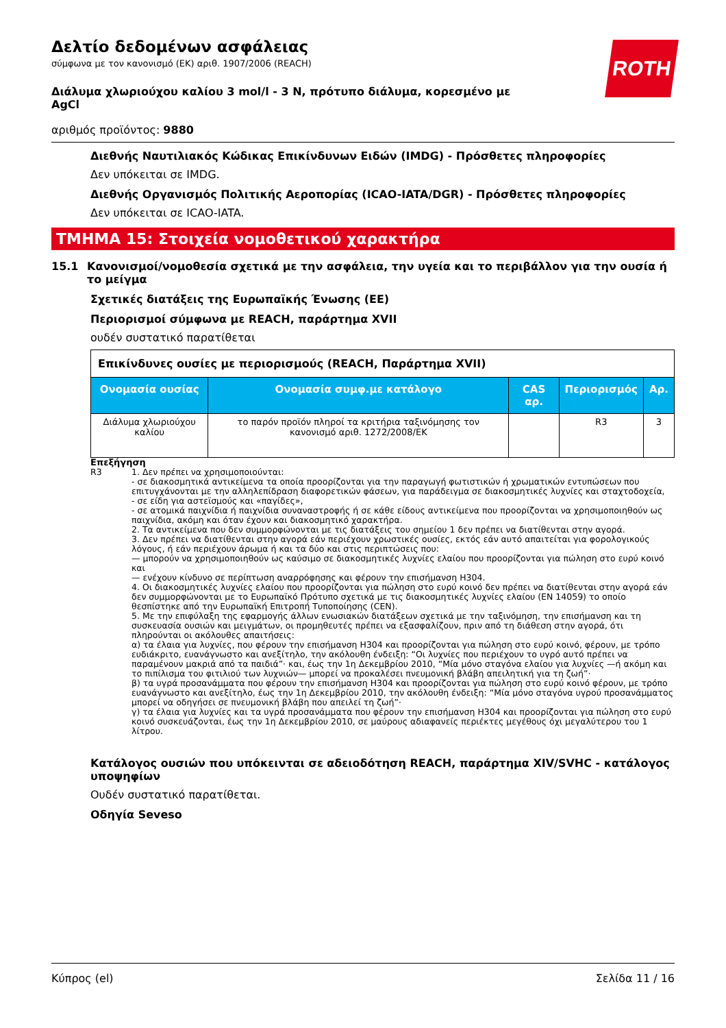Δελτίο δεδομένων ασφάλειας
σύμφωνα με τον κανονισμό (ΕΚ) αριθ. 1907/2006 (REACH)
ROTH
Διάλυμα χλωριούχου καλίου 3 mol/l - 3 N, πρότυπο διάλυμα, κορεσμένο με AgCl
αριθμός προϊόντος: 9880
Διεθνής Ναυτιλιακός Κώδικας Επικίνδυνων Ειδών (IMDG) - Πρόσθετες πληροφορίες
Δεν υπόκειται σε IMDG.
Διεθνής Οργανισμός Πολιτικής Αεροπορίας (ICAO-IATA/DGR) - Πρόσθετες πληροφορίες
Δεν υπόκειται σε ICAO-IATA.
ΤΜΗΜΑ 15: Στοιχεία νομοθετικού χαρακτήρα
15.1 Κανονισμοί/νομοθεσία σχετικά με την ασφάλεια, την υγεία και το περιβάλλον για την ουσία ή το μείγμα
Σχετικές διατάξεις της Ευρωπαϊκής Ένωσης (ΕΕ)
Περιορισμοί σύμφωνα με REACH, παράρτημα XVII
ουδέν συστατικό παρατίθεται
| Επικίνδυνες ουσίες με περιορισμούς (REACH, Παράρτημα XVII) | | | | |
| --- | --- | --- | --- | --- |
| Ονομασία ουσίας | Ονομασία συμφ.με κατάλογο | CAS αρ. | Περιορισμός | Αρ. |
| Διάλυμα χλωριούχου καλίου | το παρόν προϊόν πληροί τα κριτήρια ταξινόμησης τον κανονισμό αριθ. 1272/2008/ΕΚ | | R3 | 3 |
Επεξήγηση
R3 1. Δεν πρέπει να χρησιμοποιούνται:
- σε διακοσμητικά αντικείμενα τα οποία προορίζονται για την παραγωγή φωτιστικών ή χρωματικών εντυπώσεων που επιτυγχάνονται με την αλληλεπίδραση διαφορετικών φάσεων, για παράδειγμα σε διακοσμητικές λυχνίες και σταχτοδοχεία,
- σε είδη για αστεϊσμούς και «παγίδες»,
- σε ατομικά παιχνίδια ή παιχνίδια συναναστροφής ή σε κάθε είδους αντικείμενα που προορίζονται να χρησιμοποιηθούν ως παιχνίδια, ακόμη και όταν έχουν και διακοσμητικό χαρακτήρα.
2. Τα αντικείμενα που δεν συμμορφώνονται με τις διατάξεις του σημείου 1 δεν πρέπει να διατίθενται στην αγορά.
3. Δεν πρέπει να διατίθενται στην αγορά εάν περιέχουν χρωστικές ουσίες, εκτός εάν αυτό απαιτείται για φορολογικούς λόγους, ή εάν περιέχουν άρωμα ή και τα δύο και στις περιπτώσεις που:
— μπορούν να χρησιμοποιηθούν ως καύσιμο σε διακοσμητικές λυχνίες ελαίου που προορίζονται για πώληση στο ευρύ κοινό και
— ενέχουν κίνδυνο σε περίπτωση αναρρόφησης και φέρουν την επισήμανση H304.
4. Οι διακοσμητικές λυχνίες ελαίου που προορίζονται για πώληση στο ευρύ κοινό δεν πρέπει να διατίθενται στην αγορά εάν δεν συμμορφώνονται με το Ευρωπαϊκό Πρότυπο σχετικά με τις διακοσμητικές λυχνίες ελαίου (EN 14059) το οποίο θεσπίστηκε από την Ευρωπαϊκή Επιτροπή Τυποποίησης (CEN).
5. Με την επιφύλαξη της εφαρμογής άλλων ενωσιακών διατάξεων σχετικά με την ταξινόμηση, την επισήμανση και τη συσκευασία ουσιών και μειγμάτων, οι προμηθευτές πρέπει να εξασφαλίζουν, πριν από τη διάθεση στην αγορά, ότι πληρούνται οι ακόλουθες απαιτήσεις:
α) τα έλαια για λυχνίες, που φέρουν την επισήμανση H304 και προορίζονται για πώληση στο ευρύ κοινό, φέρουν, με τρόπο ευδιάκριτο, ευανάγνωστο και ανεξίτηλο, την ακόλουθη ένδειξη: “Οι λυχνίες που περιέχουν το υγρό αυτό πρέπει να παραμένουν μακριά από τα παιδιά”· και, έως την 1η Δεκεμβρίου 2010, “Μία μόνο σταγόνα ελαίου για λυχνίες —ή ακόμη και το πιπίλισμα του φιτιλιού των λυχνιών— μπορεί να προκαλέσει πνευμονική βλάβη απειλητική για τη ζωή”·
β) τα υγρά προσανάμματα που φέρουν την επισήμανση H304 και προορίζονται για πώληση στο ευρύ κοινό φέρουν, με τρόπο ευανάγνωστο και ανεξίτηλο, έως την 1η Δεκεμβρίου 2010, την ακόλουθη ένδειξη: “Μία μόνο σταγόνα υγρού προσανάμματος μπορεί να οδηγήσει σε πνευμονική βλάβη που απειλεί τη ζωή”·
γ) τα έλαια για λυχνίες και τα υγρά προσανάμματα που φέρουν την επισήμανση H304 και προορίζονται για πώληση στο ευρύ κοινό συσκευάζονται, έως την 1η Δεκεμβρίου 2010, σε μαύρους αδιαφανείς περιέκτες μεγέθους όχι μεγαλύτερου του 1 λίτρου.
Κατάλογος ουσιών που υπόκεινται σε αδειοδότηση REACH, παράρτημα XIV/SVHC - κατάλογος υποψηφίων
Ουδέν συστατικό παρατίθεται.
Οδηγία Seveso
Κύπρος (el) Σελίδα 11 / 16